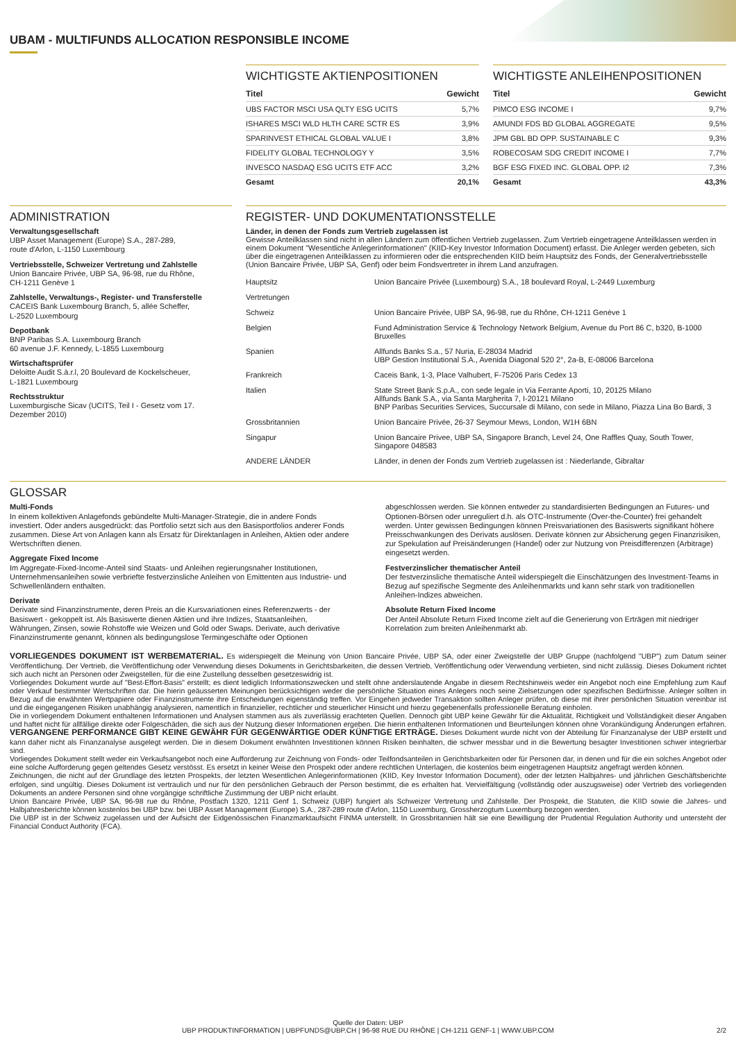UBAM - MULTIFUNDS ALLOCATION RESPONSIBLE INCOME
WICHTIGSTE AKTIENPOSITIONEN
| Titel | Gewicht |
| --- | --- |
| UBS FACTOR MSCI USA QLTY ESG UCITS | 5,7% |
| ISHARES MSCI WLD HLTH CARE SCTR ES | 3,9% |
| SPARINVEST ETHICAL GLOBAL VALUE I | 3,8% |
| FIDELITY GLOBAL TECHNOLOGY Y | 3,5% |
| INVESCO NASDAQ ESG UCITS ETF ACC | 3,2% |
| Gesamt | 20,1% |
WICHTIGSTE ANLEIHENPOSITIONEN
| Titel | Gewicht |
| --- | --- |
| PIMCO ESG INCOME I | 9,7% |
| AMUNDI FDS BD GLOBAL AGGREGATE | 9,5% |
| JPM GBL BD OPP. SUSTAINABLE C | 9,3% |
| ROBECOSAM SDG CREDIT INCOME I | 7,7% |
| BGF ESG FIXED INC. GLOBAL OPP. I2 | 7,3% |
| Gesamt | 43,3% |
ADMINISTRATION
Verwaltungsgesellschaft
UBP Asset Management (Europe) S.A., 287-289,
route d'Arlon, L-1150 Luxembourg
Vertriebsstelle, Schweizer Vertretung und Zahlstelle
Union Bancaire Privée, UBP SA, 96-98, rue du Rhône,
CH-1211 Genève 1
Zahlstelle, Verwaltungs-, Register- und Transferstelle
CACEIS Bank Luxembourg Branch, 5, allée Scheffer,
L-2520 Luxembourg
Depotbank
BNP Paribas S.A. Luxembourg Branch
60 avenue J.F. Kennedy, L-1855 Luxembourg
Wirtschaftsprüfer
Deloitte Audit S.à.r.l, 20 Boulevard de Kockelscheuer,
L-1821 Luxembourg
Rechtsstruktur
Luxemburgische Sicav (UCITS, Teil I - Gesetz vom 17.
Dezember 2010)
REGISTER- UND DOKUMENTATIONSSTELLE
Länder, in denen der Fonds zum Vertrieb zugelassen ist
Gewisse Anteilklassen sind nicht in allen Ländern zum öffentlichen Vertrieb zugelassen. Zum Vertrieb eingetragene Anteilklassen werden in einem Dokument "Wesentliche Anlegerinformationen" (KIID-Key Investor Information Document) erfasst. Die Anleger werden gebeten, sich über die eingetragenen Anteilklassen zu informieren oder die entsprechenden KIID beim Hauptsitz des Fonds, der Generalvertriebsstelle (Union Bancaire Privée, UBP SA, Genf) oder beim Fondsvertreter in ihrem Land anzufragen.
| Hauptsitz | Union Bancaire Privée (Luxembourg) S.A., 18 boulevard Royal, L-2449 Luxemburg |
| Vertretungen | |
| Schweiz | Union Bancaire Privée, UBP SA, 96-98, rue du Rhône, CH-1211 Genève 1 |
| Belgien | Fund Administration Service & Technology Network Belgium, Avenue du Port 86 C, b320, B-1000 Bruxelles |
| Spanien | Allfunds Banks S.a., 57 Nuria, E-28034 Madrid UBP Gestion Institutional S.A., Avenida Diagonal 520 2°, 2a-B, E-08006 Barcelona |
| Frankreich | Caceis Bank, 1-3, Place Valhubert, F-75206 Paris Cedex 13 |
| Italien | State Street Bank S.p.A., con sede legale in Via Ferrante Aporti, 10, 20125 Milano Allfunds Bank S.A., via Santa Margherita 7, I-20121 Milano BNP Paribas Securities Services, Succursale di Milano, con sede in Milano, Piazza Lina Bo Bardi, 3 |
| Grossbritannien | Union Bancaire Privée, 26-37 Seymour Mews, London, W1H 6BN |
| Singapur | Union Bancaire Privee, UBP SA, Singapore Branch, Level 24, One Raffles Quay, South Tower, Singapore 048583 |
| ANDERE LÄNDER | Länder, in denen der Fonds zum Vertrieb zugelassen ist : Niederlande, Gibraltar |
GLOSSAR
Multi-Fonds
In einem kollektiven Anlagefonds gebündelte Multi-Manager-Strategie, die in andere Fonds investiert. Oder anders ausgedrückt: das Portfolio setzt sich aus den Basisportfolios anderer Fonds zusammen. Diese Art von Anlagen kann als Ersatz für Direktanlagen in Anleihen, Aktien oder andere Wertschriften dienen.
Aggregate Fixed Income
Im Aggregate-Fixed-Income-Anteil sind Staats- und Anleihen regierungsnaher Institutionen, Unternehmensanleihen sowie verbriefte festverzinsliche Anleihen von Emittenten aus Industrie- und Schwellenländern enthalten.
Derivate
Derivate sind Finanzinstrumente, deren Preis an die Kursvariationen eines Referenzwerts - der Basiswert - gekoppelt ist. Als Basiswerte dienen Aktien und ihre Indizes, Staatsanleihen, Währungen, Zinsen, sowie Rohstoffe wie Weizen und Gold oder Swaps. Derivate, auch derivative Finanzinstrumente genannt, können als bedingungslose Termingeschäfte oder Optionen abgeschlossen werden. Sie können entweder zu standardisierten Bedingungen an Futures- und Optionen-Börsen oder unreguliert d.h. als OTC-Instrumente (Over-the-Counter) frei gehandelt werden. Unter gewissen Bedingungen können Preisvariationen des Basiswerts signifikant höhere Preisschwankungen des Derivats auslösen. Derivate können zur Absicherung gegen Finanzrisiken, zur Spekulation auf Preisänderungen (Handel) oder zur Nutzung von Preisdifferenzen (Arbitrage) eingesetzt werden.
Festverzinslicher thematischer Anteil
Der festverzinsliche thematische Anteil widerspiegelt die Einschätzungen des Investment-Teams in Bezug auf spezifische Segmente des Anleihenmarkts und kann sehr stark von traditionellen Anleihen-Indizes abweichen.
Absolute Return Fixed Income
Der Anteil Absolute Return Fixed Income zielt auf die Generierung von Erträgen mit niedriger Korrelation zum breiten Anleihenmarkt ab.
VORLIEGENDES DOKUMENT IST WERBEMATERIAL. Es widerspiegelt die Meinung von Union Bancaire Privée, UBP SA, oder einer Zweigstelle der UBP Gruppe (nachfolgend "UBP") zum Datum seiner Veröffentlichung. Der Vertrieb, die Veröffentlichung oder Verwendung dieses Dokuments in Gerichtsbarkeiten, die dessen Vertrieb, Veröffentlichung oder Verwendung verbieten, sind nicht zulässig. Dieses Dokument richtet sich auch nicht an Personen oder Zweigstellen, für die eine Zustellung desselben gesetzeswidrig ist.
Vorliegendes Dokument wurde auf "Best-Effort-Basis" erstellt; es dient lediglich Informationszwecken und stellt ohne anderslautende Angabe in diesem Rechtshinweis weder ein Angebot noch eine Empfehlung zum Kauf oder Verkauf bestimmter Wertschriften dar. Die hierin geäusserten Meinungen berücksichtigen weder die persönliche Situation eines Anlegers noch seine Zielsetzungen oder spezifischen Bedürfnisse. Anleger sollten in Bezug auf die erwähnten Wertpapiere oder Finanzinstrumente ihre Entscheidungen eigenständig treffen. Vor Eingehen jedweder Transaktion sollten Anleger prüfen, ob diese mit ihrer persönlichen Situation vereinbar ist und die eingegangenen Risiken unabhängig analysieren, namentlich in finanzieller, rechtlicher und steuerlicher Hinsicht und hierzu gegebenenfalls professionelle Beratung einholen.
Die in vorliegendem Dokument enthaltenen Informationen und Analysen stammen aus als zuverlässig erachteten Quellen. Dennoch gibt UBP keine Gewähr für die Aktualität, Richtigkeit und Vollständigkeit dieser Angaben und haftet nicht für allfällige direkte oder Folgeschäden, die sich aus der Nutzung dieser Informationen ergeben. Die hierin enthaltenen Informationen und Beurteilungen können ohne Vorankündigung Änderungen erfahren. VERGANGENE PERFORMANCE GIBT KEINE GEWÄHR FÜR GEGENWÄRTIGE ODER KÜNFTIGE ERTRÄGE. Dieses Dokument wurde nicht von der Abteilung für Finanzanalyse der UBP erstellt und kann daher nicht als Finanzanalyse ausgelegt werden. Die in diesem Dokument erwähnten Investitionen können Risiken beinhalten, die schwer messbar und in die Bewertung besagter Investitionen schwer integrierbar sind.
Vorliegendes Dokument stellt weder ein Verkaufsangebot noch eine Aufforderung zur Zeichnung von Fonds- oder Teilfondsanteilen in Gerichtsbarkeiten oder für Personen dar, in denen und für die ein solches Angebot oder eine solche Aufforderung gegen geltendes Gesetz verstösst. Es ersetzt in keiner Weise den Prospekt oder andere rechtlichen Unterlagen, die kostenlos beim eingetragenen Hauptsitz angefragt werden können.
Zeichnungen, die nicht auf der Grundlage des letzten Prospekts, der letzten Wesentlichen Anlegerinformationen (KIID, Key Investor Information Document), oder der letzten Halbjahres- und jährlichen Geschäftsberichte erfolgen, sind ungültig. Dieses Dokument ist vertraulich und nur für den persönlichen Gebrauch der Person bestimmt, die es erhalten hat. Vervielfältigung (vollständig oder auszugsweise) oder Vertrieb des vorliegenden Dokuments an andere Personen sind ohne vorgängige schriftliche Zustimmung der UBP nicht erlaubt.
Union Bancaire Privée, UBP SA, 96-98 rue du Rhône, Postfach 1320, 1211 Genf 1, Schweiz (UBP) fungiert als Schweizer Vertretung und Zahlstelle. Der Prospekt, die Statuten, die KIID sowie die Jahres- und Halbjahresberichte können kostenlos bei UBP bzw. bei UBP Asset Management (Europe) S.A., 287-289 route d'Arlon, 1150 Luxemburg, Grossherzogtum Luxemburg bezogen werden.
Die UBP ist in der Schweiz zugelassen und der Aufsicht der Eidgenössischen Finanzmarktaufsicht FINMA unterstellt. In Grossbritannien hält sie eine Bewilligung der Prudential Regulation Authority und untersteht der Financial Conduct Authority (FCA).
Quelle der Daten: UBP
UBP PRODUKTINFORMATION | UBPFUNDS@UBP.CH | 96-98 RUE DU RHÔNE | CH-1211 GENF-1 | WWW.UBP.COM 2/2